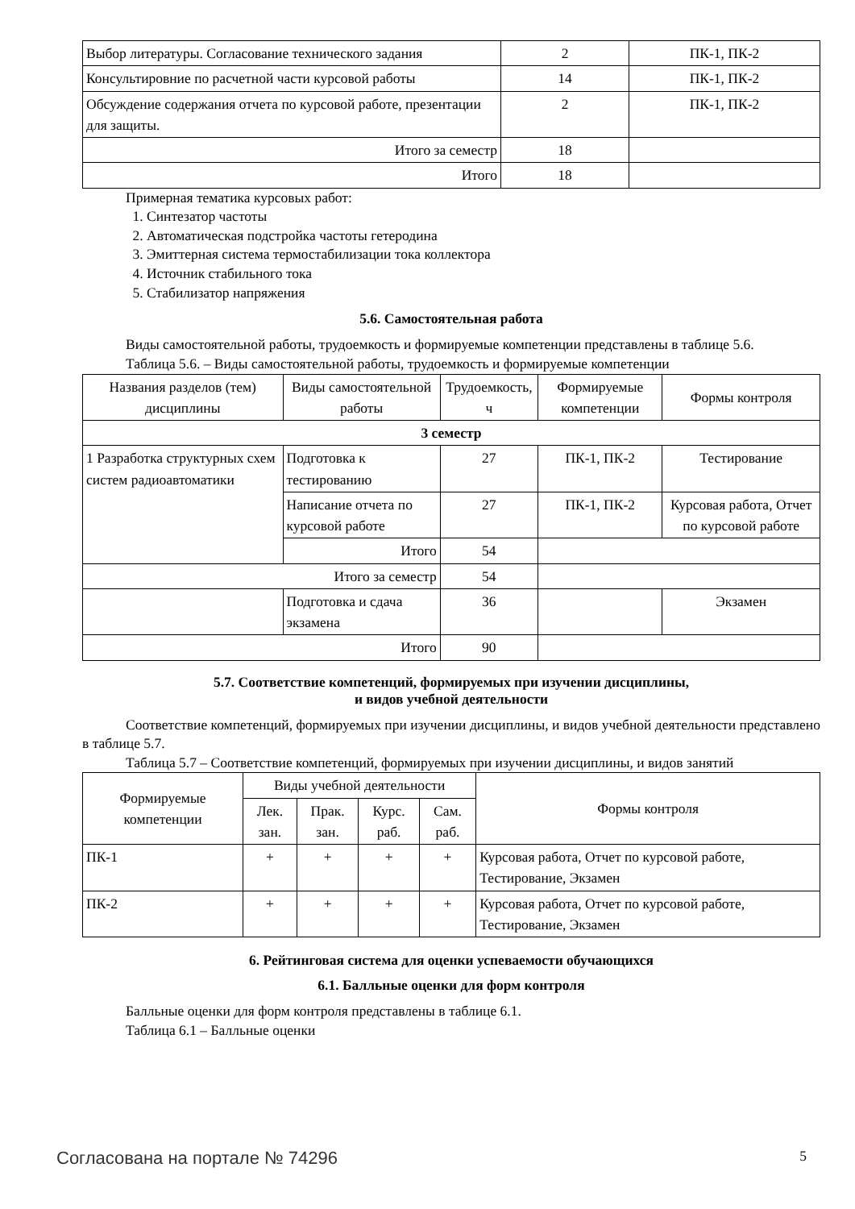| Выбор литературы. Согласование технического задания | 2 | ПК-1, ПК-2 |
| Консультировние по расчетной части курсовой работы | 14 | ПК-1, ПК-2 |
| Обсуждение содержания отчета по курсовой работе, презентации для защиты. | 2 | ПК-1, ПК-2 |
| Итого за семестр | 18 | |
| Итого | 18 | |
Примерная тематика курсовых работ:
1. Синтезатор частоты
2. Автоматическая подстройка частоты гетеродина
3. Эмиттерная система термостабилизации тока коллектора
4. Источник стабильного тока
5. Стабилизатор напряжения
5.6. Самостоятельная работа
Виды самостоятельной работы, трудоемкость и формируемые компетенции представлены в таблице 5.6.
Таблица 5.6. – Виды самостоятельной работы, трудоемкость и формируемые компетенции
| Названия разделов (тем) дисциплины | Виды самостоятельной работы | Трудоемкость, ч | Формируемые компетенции | Формы контроля |
| --- | --- | --- | --- | --- |
| 3 семестр | | | | |
| 1 Разработка структурных схем систем радиоавтоматики | Подготовка к тестированию | 27 | ПК-1, ПК-2 | Тестирование |
| | Написание отчета по курсовой работе | 27 | ПК-1, ПК-2 | Курсовая работа, Отчет по курсовой работе |
| | Итого | 54 | | |
| Итого за семестр | | 54 | | |
| | Подготовка и сдача экзамена | 36 | | Экзамен |
| Итого | | 90 | | |
5.7. Соответствие компетенций, формируемых при изучении дисциплины,
и видов учебной деятельности
Соответствие компетенций, формируемых при изучении дисциплины, и видов учебной деятельности представлено в таблице 5.7.
Таблица 5.7 – Соответствие компетенций, формируемых при изучении дисциплины, и видов занятий
| Формируемые компетенции | Виды учебной деятельности | | | | Формы контроля |
| --- | --- | --- | --- | --- | --- |
| | Лек. зан. | Прак. зан. | Курс. раб. | Сам. раб. | |
| ПК-1 | + | + | + | + | Курсовая работа, Отчет по курсовой работе, Тестирование, Экзамен |
| ПК-2 | + | + | + | + | Курсовая работа, Отчет по курсовой работе, Тестирование, Экзамен |
6. Рейтинговая система для оценки успеваемости обучающихся
6.1. Балльные оценки для форм контроля
Балльные оценки для форм контроля представлены в таблице 6.1.
Таблица 6.1 – Балльные оценки
Согласована на портале № 74296 5